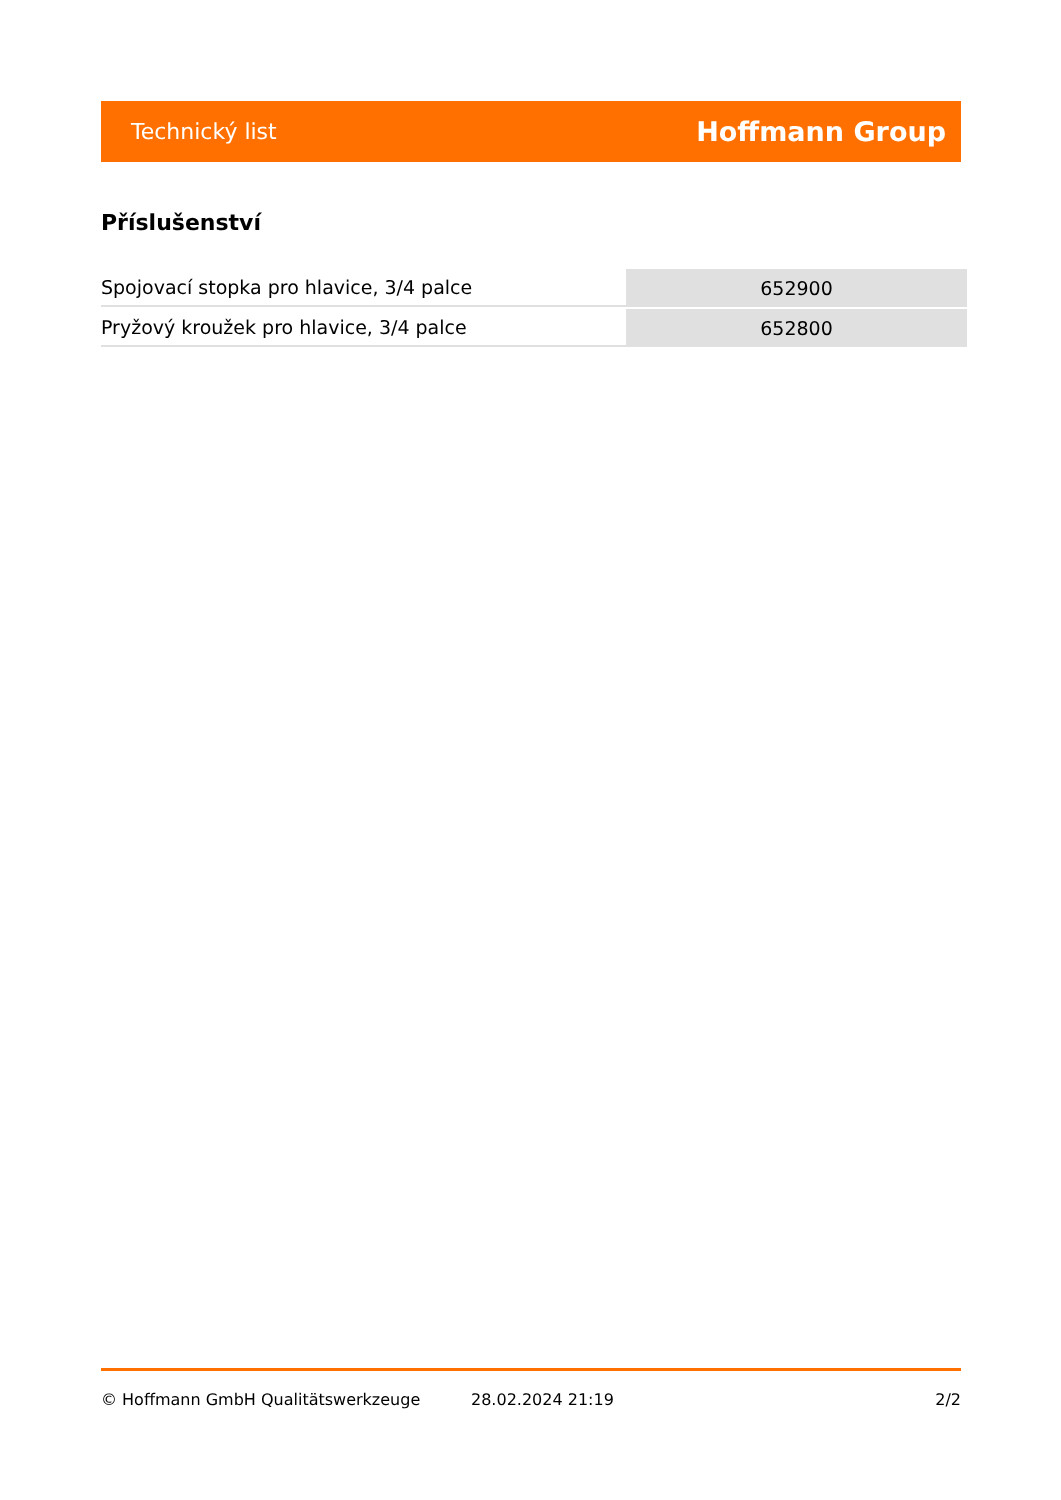Technický list Hoffmann Group
Příslušenství
| Spojovací stopka pro hlavice, 3/4 palce | 652900 |
| Pryžový kroužek pro hlavice, 3/4 palce | 652800 |
© Hoffmann GmbH Qualitätswerkzeuge 28.02.2024 21:19 2/2